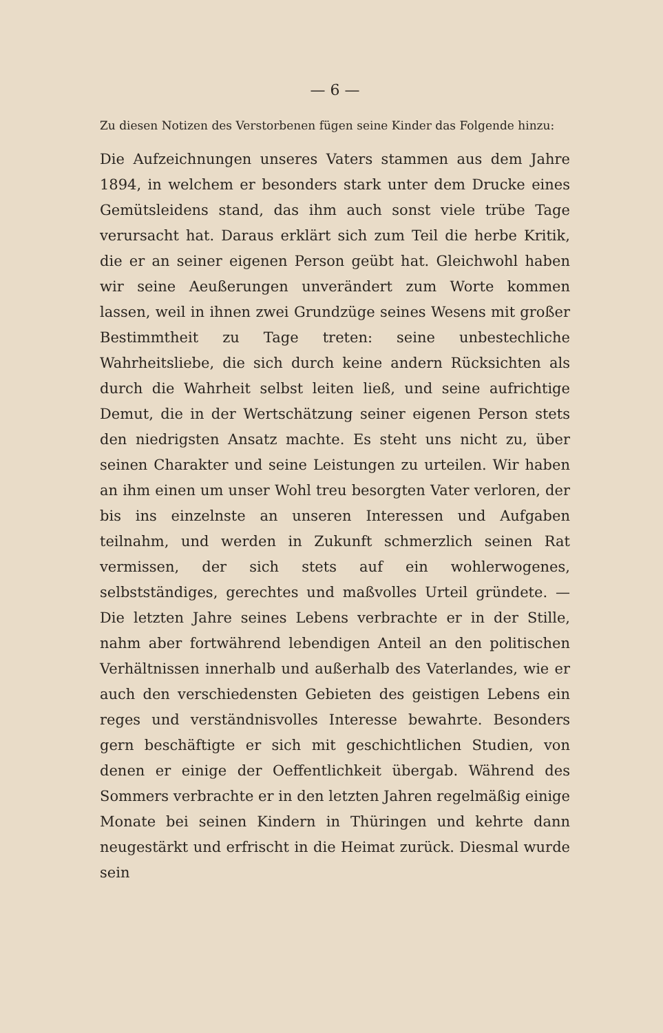— 6 —
Zu diesen Notizen des Verstorbenen fügen seine Kinder das Folgende hinzu:
Die Aufzeichnungen unseres Vaters stammen aus dem Jahre 1894, in welchem er besonders stark unter dem Drucke eines Gemütsleidens stand, das ihm auch sonst viele trübe Tage verursacht hat. Daraus erklärt sich zum Teil die herbe Kritik, die er an seiner eigenen Person geübt hat. Gleichwohl haben wir seine Aeußerungen unverändert zum Worte kommen lassen, weil in ihnen zwei Grundzüge seines Wesens mit großer Bestimmtheit zu Tage treten: seine unbestechliche Wahrheitsliebe, die sich durch keine andern Rücksichten als durch die Wahrheit selbst leiten ließ, und seine aufrichtige Demut, die in der Wertschätzung seiner eigenen Person stets den niedrigsten Ansatz machte. Es steht uns nicht zu, über seinen Charakter und seine Leistungen zu urteilen. Wir haben an ihm einen um unser Wohl treu besorgten Vater verloren, der bis ins einzelnste an unseren Interessen und Aufgaben teilnahm, und werden in Zukunft schmerzlich seinen Rat vermissen, der sich stets auf ein wohlerwogenes, selbstständiges, gerechtes und maßvolles Urteil gründete. — Die letzten Jahre seines Lebens verbrachte er in der Stille, nahm aber fortwährend lebendigen Anteil an den politischen Verhältnissen innerhalb und außerhalb des Vaterlandes, wie er auch den verschiedensten Gebieten des geistigen Lebens ein reges und verständnisvolles Interesse bewahrte. Besonders gern beschäftigte er sich mit geschichtlichen Studien, von denen er einige der Oeffentlichkeit übergab. Während des Sommers verbrachte er in den letzten Jahren regelmäßig einige Monate bei seinen Kindern in Thüringen und kehrte dann neugestärkt und erfrischt in die Heimat zurück. Diesmal wurde sein